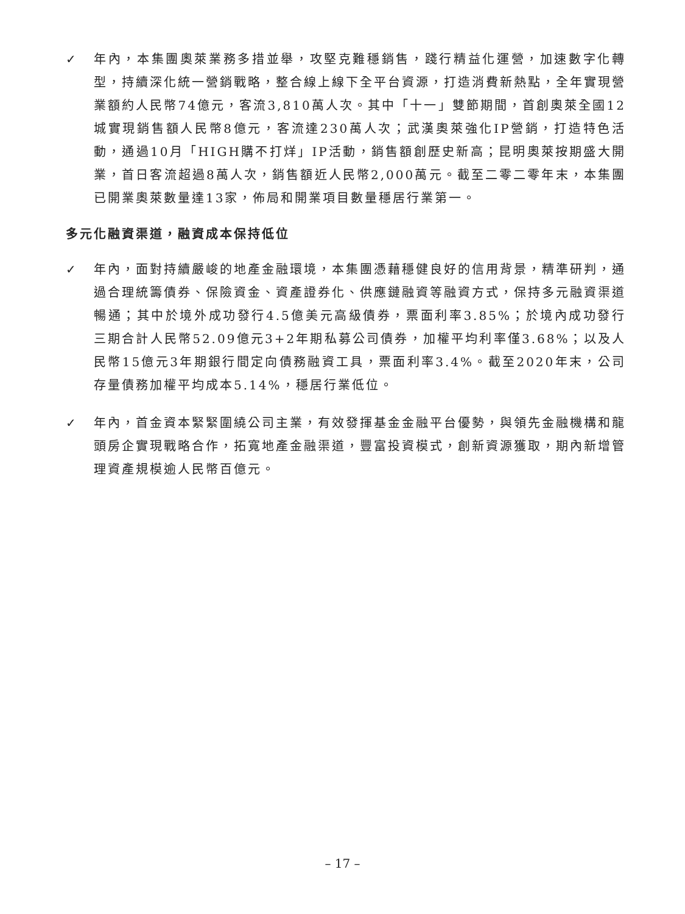✓ 年內，本集團奧萊業務多措並舉，攻堅克難穩銷售，踐行精益化運營，加速數字化轉型，持續深化統一營銷戰略，整合線上線下全平台資源，打造消費新熱點，全年實現營業額約人民幣74億元，客流3,810萬人次。其中「十一」雙節期間，首創奧萊全國12城實現銷售額人民幣8億元，客流達230萬人次；武漢奧萊強化IP營銷，打造特色活動，通過10月「HIGH購不打烊」IP活動，銷售額創歷史新高；昆明奧萊按期盛大開業，首日客流超過8萬人次，銷售額近人民幣2,000萬元。截至二零二零年末，本集團已開業奧萊數量達13家，佈局和開業項目數量穩居行業第一。
多元化融資渠道，融資成本保持低位
✓ 年內，面對持續嚴峻的地產金融環境，本集團憑藉穩健良好的信用背景，精準研判，通過合理統籌債券、保險資金、資產證券化、供應鏈融資等融資方式，保持多元融資渠道暢通；其中於境外成功發行4.5億美元高級債券，票面利率3.85%；於境內成功發行三期合計人民幣52.09億元3+2年期私募公司債券，加權平均利率僅3.68%；以及人民幣15億元3年期銀行間定向債務融資工具，票面利率3.4%。截至2020年末，公司存量債務加權平均成本5.14%，穩居行業低位。
✓ 年內，首金資本緊緊圍繞公司主業，有效發揮基金金融平台優勢，與領先金融機構和龍頭房企實現戰略合作，拓寬地產金融渠道，豐富投資模式，創新資源獲取，期內新增管理資產規模逾人民幣百億元。
– 17 –